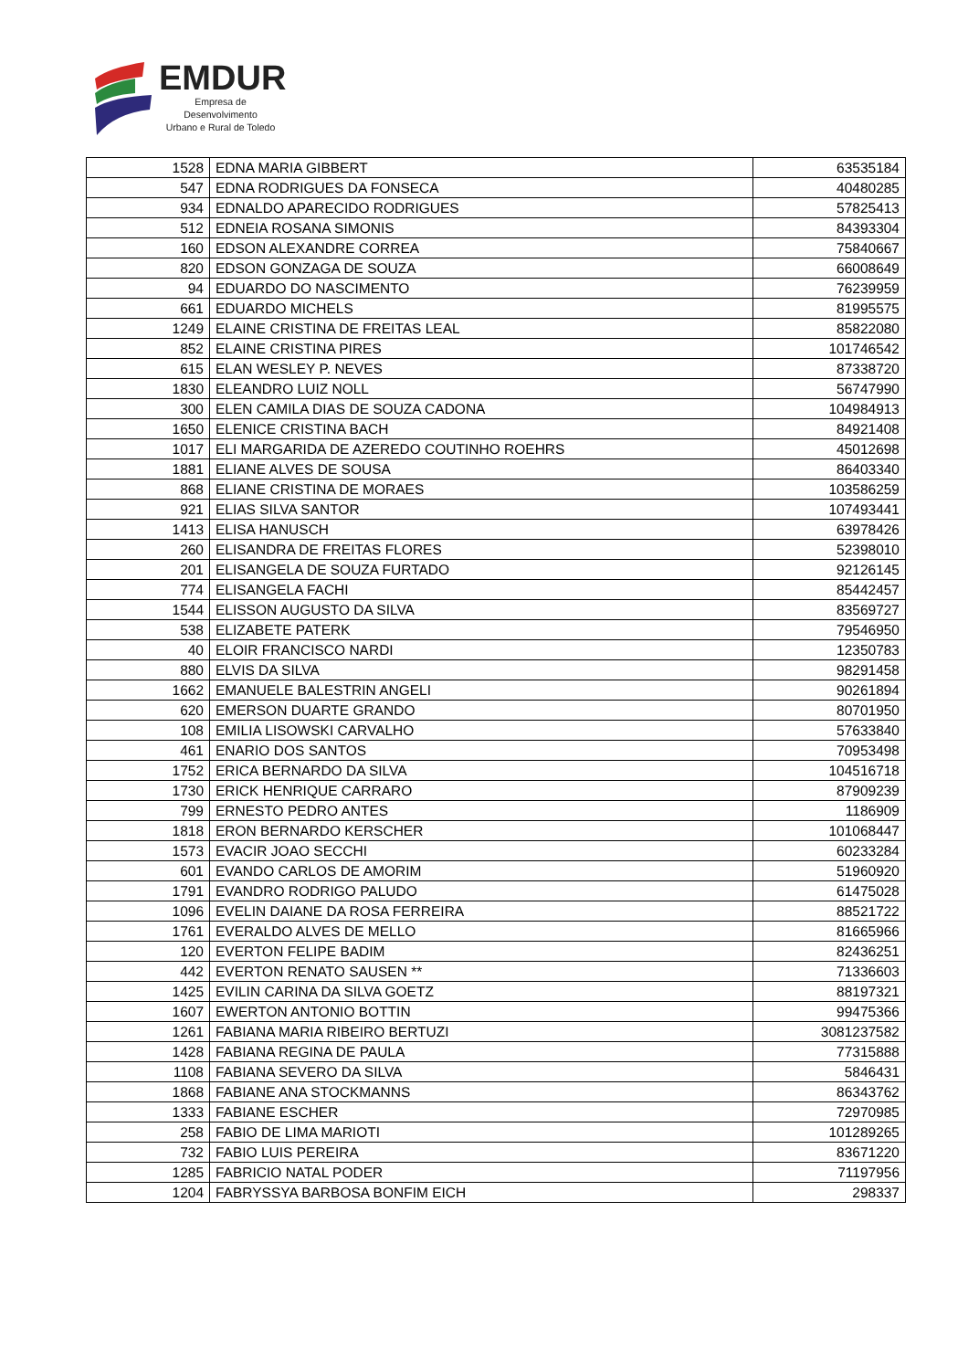EMDUR
Empresa de Desenvolvimento
Urbano e Rural de Toledo
| 1528 | EDNA MARIA GIBBERT | 63535184 |
| 547 | EDNA RODRIGUES DA FONSECA | 40480285 |
| 934 | EDNALDO APARECIDO RODRIGUES | 57825413 |
| 512 | EDNEIA ROSANA SIMONIS | 84393304 |
| 160 | EDSON ALEXANDRE CORREA | 75840667 |
| 820 | EDSON GONZAGA DE SOUZA | 66008649 |
| 94 | EDUARDO DO NASCIMENTO | 76239959 |
| 661 | EDUARDO MICHELS | 81995575 |
| 1249 | ELAINE CRISTINA DE FREITAS LEAL | 85822080 |
| 852 | ELAINE CRISTINA PIRES | 101746542 |
| 615 | ELAN WESLEY P. NEVES | 87338720 |
| 1830 | ELEANDRO LUIZ NOLL | 56747990 |
| 300 | ELEN CAMILA DIAS DE SOUZA CADONA | 104984913 |
| 1650 | ELENICE CRISTINA BACH | 84921408 |
| 1017 | ELI MARGARIDA DE AZEREDO COUTINHO ROEHRS | 45012698 |
| 1881 | ELIANE ALVES DE SOUSA | 86403340 |
| 868 | ELIANE CRISTINA DE MORAES | 103586259 |
| 921 | ELIAS SILVA SANTOR | 107493441 |
| 1413 | ELISA HANUSCH | 63978426 |
| 260 | ELISANDRA DE FREITAS FLORES | 52398010 |
| 201 | ELISANGELA DE SOUZA FURTADO | 92126145 |
| 774 | ELISANGELA FACHI | 85442457 |
| 1544 | ELISSON AUGUSTO DA SILVA | 83569727 |
| 538 | ELIZABETE PATERK | 79546950 |
| 40 | ELOIR FRANCISCO NARDI | 12350783 |
| 880 | ELVIS DA SILVA | 98291458 |
| 1662 | EMANUELE BALESTRIN ANGELI | 90261894 |
| 620 | EMERSON DUARTE GRANDO | 80701950 |
| 108 | EMILIA LISOWSKI CARVALHO | 57633840 |
| 461 | ENARIO DOS SANTOS | 70953498 |
| 1752 | ERICA BERNARDO DA SILVA | 104516718 |
| 1730 | ERICK HENRIQUE CARRARO | 87909239 |
| 799 | ERNESTO PEDRO ANTES | 1186909 |
| 1818 | ERON BERNARDO KERSCHER | 101068447 |
| 1573 | EVACIR JOAO SECCHI | 60233284 |
| 601 | EVANDO CARLOS DE AMORIM | 51960920 |
| 1791 | EVANDRO RODRIGO PALUDO | 61475028 |
| 1096 | EVELIN DAIANE DA ROSA FERREIRA | 88521722 |
| 1761 | EVERALDO ALVES DE MELLO | 81665966 |
| 120 | EVERTON FELIPE BADIM | 82436251 |
| 442 | EVERTON RENATO SAUSEN ** | 71336603 |
| 1425 | EVILIN CARINA DA SILVA GOETZ | 88197321 |
| 1607 | EWERTON ANTONIO BOTTIN | 99475366 |
| 1261 | FABIANA MARIA RIBEIRO BERTUZI | 3081237582 |
| 1428 | FABIANA REGINA DE PAULA | 77315888 |
| 1108 | FABIANA SEVERO DA SILVA | 5846431 |
| 1868 | FABIANE ANA STOCKMANNS | 86343762 |
| 1333 | FABIANE ESCHER | 72970985 |
| 258 | FABIO DE LIMA MARIOTI | 101289265 |
| 732 | FABIO LUIS PEREIRA | 83671220 |
| 1285 | FABRICIO NATAL PODER | 71197956 |
| 1204 | FABRYSSYA BARBOSA BONFIM EICH | 298337 |